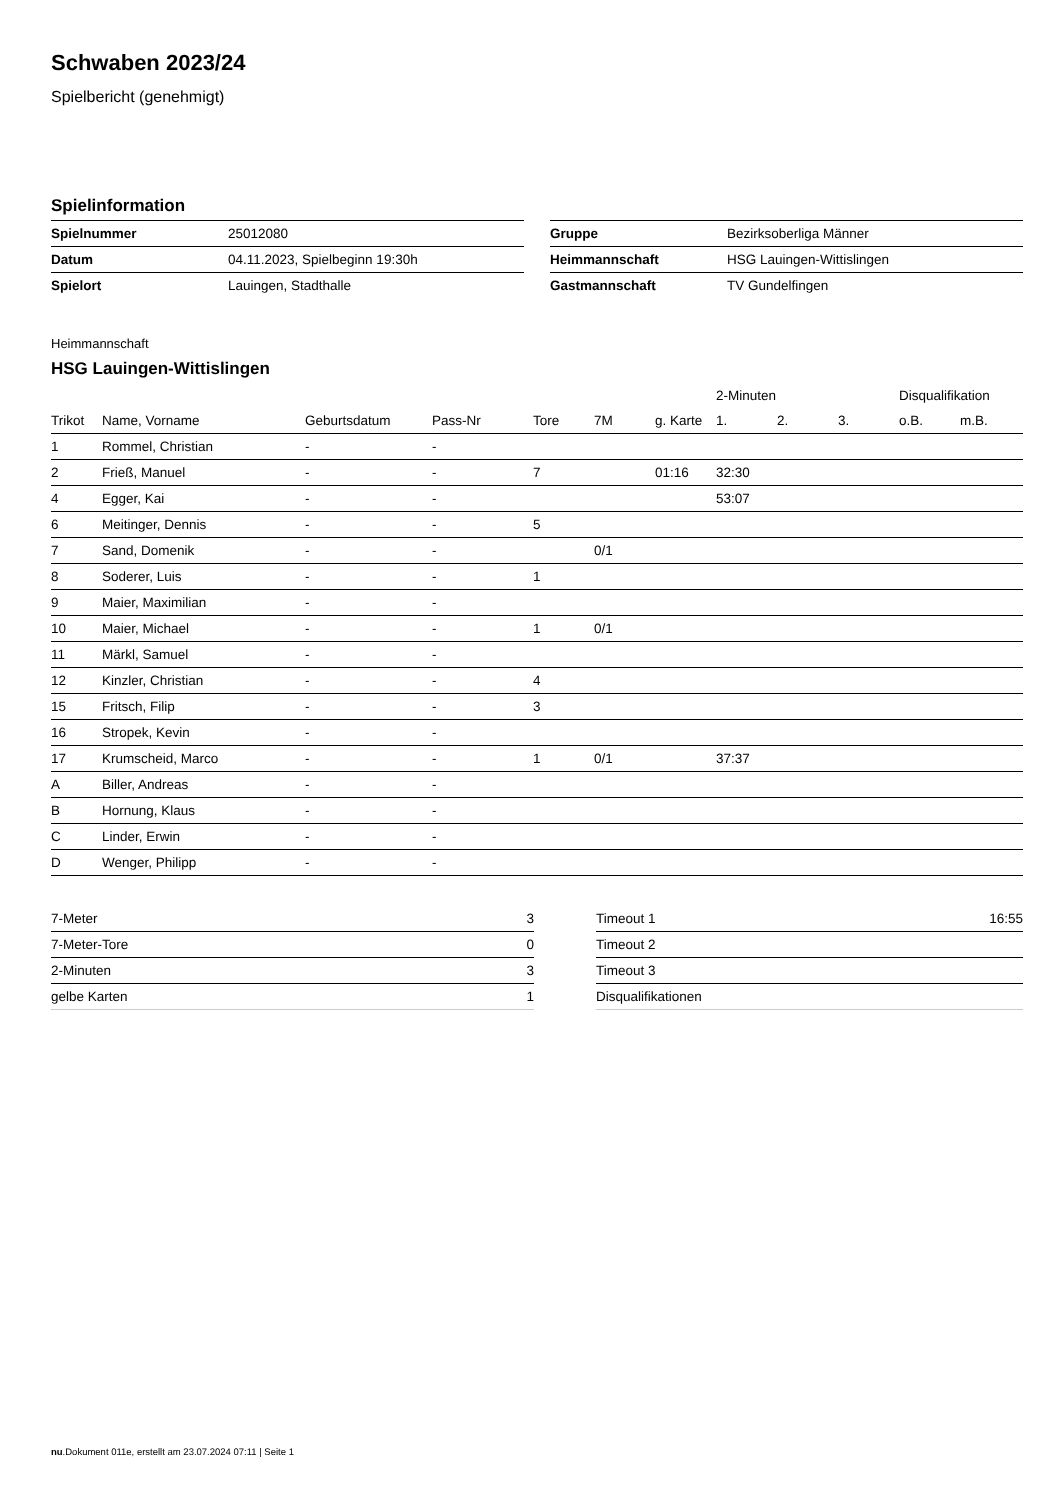Schwaben 2023/24
Spielbericht (genehmigt)
Spielinformation
| Spielnummer | 25012080 |
| Datum | 04.11.2023, Spielbeginn 19:30h |
| Spielort | Lauingen, Stadthalle |
| Gruppe | Bezirksoberliga Männer |
| Heimmannschaft | HSG Lauingen-Wittislingen |
| Gastmannschaft | TV Gundelfingen |
Heimmannschaft
HSG Lauingen-Wittislingen
| | | | | | | | 2-Minuten | | | Disqualifikation | |
| --- | --- | --- | --- | --- | --- | --- | --- | --- | --- | --- | --- |
| Trikot | Name, Vorname | Geburtsdatum | Pass-Nr | Tore | 7M | g. Karte | 1. | 2. | 3. | o.B. | m.B. |
| 1 | Rommel, Christian | - | - | | | | | | | | |
| 2 | Frieß, Manuel | - | - | 7 | | 01:16 | 32:30 | | | | |
| 4 | Egger, Kai | - | - | | | | 53:07 | | | | |
| 6 | Meitinger, Dennis | - | - | 5 | | | | | | | |
| 7 | Sand, Domenik | - | - | | 0/1 | | | | | | |
| 8 | Soderer, Luis | - | - | 1 | | | | | | | |
| 9 | Maier, Maximilian | - | - | | | | | | | | |
| 10 | Maier, Michael | - | - | 1 | 0/1 | | | | | | |
| 11 | Märkl, Samuel | - | - | | | | | | | | |
| 12 | Kinzler, Christian | - | - | 4 | | | | | | | |
| 15 | Fritsch, Filip | - | - | 3 | | | | | | | |
| 16 | Stropek, Kevin | - | - | | | | | | | | |
| 17 | Krumscheid, Marco | - | - | 1 | 0/1 | | 37:37 | | | | |
| A | Biller, Andreas | - | - | | | | | | | | |
| B | Hornung, Klaus | - | - | | | | | | | | |
| C | Linder, Erwin | - | - | | | | | | | | |
| D | Wenger, Philipp | - | - | | | | | | | | |
| 7-Meter | 3 |
| 7-Meter-Tore | 0 |
| 2-Minuten | 3 |
| gelbe Karten | 1 |
| Timeout 1 | 16:55 |
| Timeout 2 | |
| Timeout 3 | |
| Disqualifikationen | |
nu.Dokument 011e, erstellt am 23.07.2024 07:11 | Seite 1